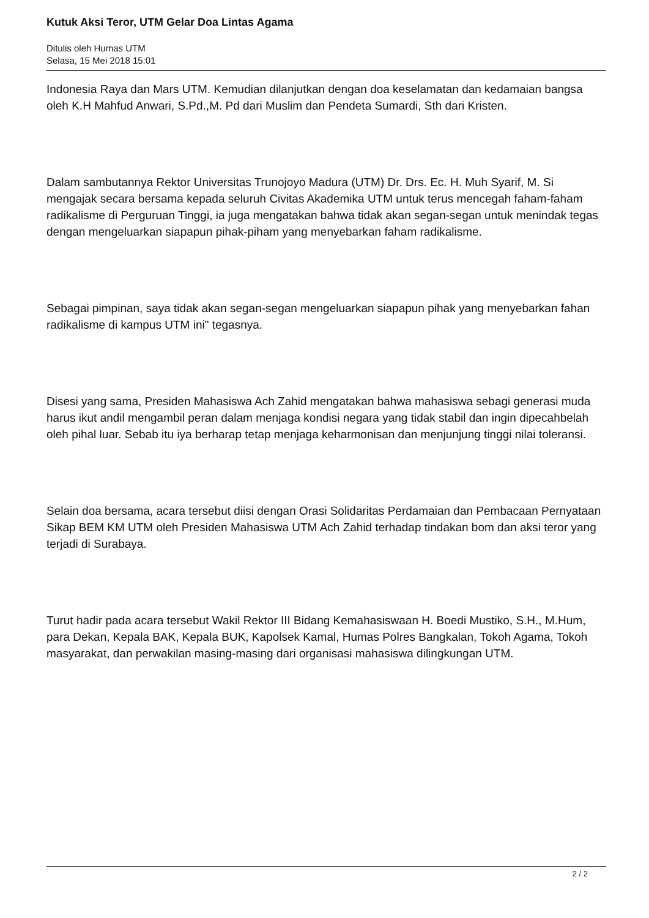Kutuk Aksi Teror, UTM Gelar Doa Lintas Agama
Ditulis oleh Humas UTM
Selasa, 15 Mei 2018 15:01
Indonesia Raya dan Mars UTM. Kemudian dilanjutkan dengan doa keselamatan dan kedamaian bangsa oleh K.H Mahfud Anwari, S.Pd.,M. Pd dari Muslim dan Pendeta Sumardi, Sth dari Kristen.
Dalam sambutannya Rektor Universitas Trunojoyo Madura (UTM) Dr. Drs. Ec. H. Muh Syarif, M. Si mengajak secara bersama kepada seluruh Civitas Akademika UTM untuk terus mencegah faham-faham radikalisme di Perguruan Tinggi, ia juga mengatakan bahwa tidak akan segan-segan untuk menindak tegas dengan mengeluarkan siapapun pihak-piham yang menyebarkan faham radikalisme.
Sebagai pimpinan, saya tidak akan segan-segan mengeluarkan siapapun pihak yang menyebarkan fahan radikalisme di kampus UTM ini" tegasnya.
Disesi yang sama, Presiden Mahasiswa Ach Zahid mengatakan bahwa mahasiswa sebagi generasi muda harus ikut andil mengambil peran dalam menjaga kondisi negara yang tidak stabil dan ingin dipecahbelah oleh pihal luar. Sebab itu iya berharap tetap menjaga keharmonisan dan menjunjung tinggi nilai toleransi.
Selain doa bersama, acara tersebut diisi dengan Orasi Solidaritas Perdamaian dan Pembacaan Pernyataan Sikap BEM KM UTM oleh Presiden Mahasiswa UTM Ach Zahid terhadap tindakan bom dan aksi teror yang terjadi di Surabaya.
Turut hadir pada acara tersebut Wakil Rektor III Bidang Kemahasiswaan H. Boedi Mustiko, S.H., M.Hum, para Dekan, Kepala BAK, Kepala BUK, Kapolsek Kamal, Humas Polres Bangkalan, Tokoh Agama, Tokoh masyarakat, dan perwakilan masing-masing dari organisasi mahasiswa dilingkungan UTM.
2 / 2